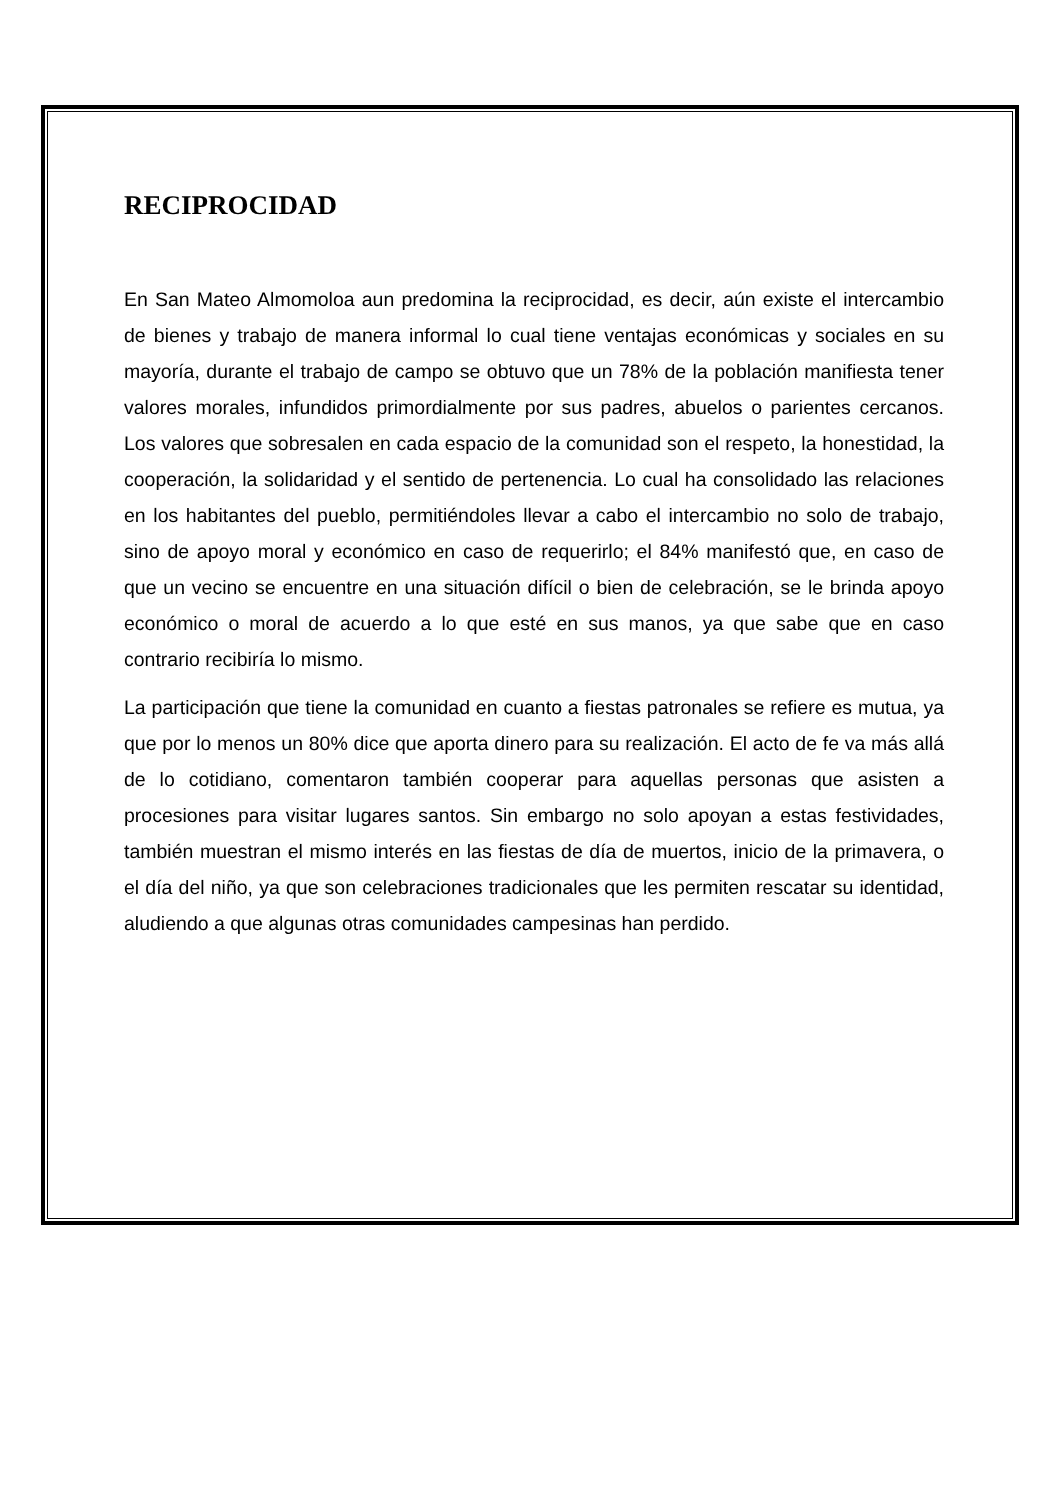RECIPROCIDAD
En San Mateo Almomoloa aun predomina la reciprocidad, es decir, aún existe el intercambio de bienes y trabajo de manera informal lo cual tiene ventajas económicas y sociales en su mayoría, durante el trabajo de campo se obtuvo que un 78% de la población manifiesta tener valores morales, infundidos primordialmente por sus padres, abuelos o parientes cercanos. Los valores que sobresalen en cada espacio de la comunidad son el respeto, la honestidad, la cooperación, la solidaridad y el sentido de pertenencia. Lo cual ha consolidado las relaciones en los habitantes del pueblo, permitiéndoles llevar a cabo el intercambio no solo de trabajo, sino de apoyo moral y económico en caso de requerirlo; el 84% manifestó que, en caso de que un vecino se encuentre en una situación difícil o bien de celebración, se le brinda apoyo económico o moral de acuerdo a lo que esté en sus manos, ya que sabe que en caso contrario recibiría lo mismo.
La participación que tiene la comunidad en cuanto a fiestas patronales se refiere es mutua, ya que por lo menos un 80% dice que aporta dinero para su realización. El acto de fe va más allá de lo cotidiano, comentaron también cooperar para aquellas personas que asisten a procesiones para visitar lugares santos. Sin embargo no solo apoyan a estas festividades, también muestran el mismo interés en las fiestas de día de muertos, inicio de la primavera, o el día del niño, ya que son celebraciones tradicionales que les permiten rescatar su identidad, aludiendo a que algunas otras comunidades campesinas han perdido.